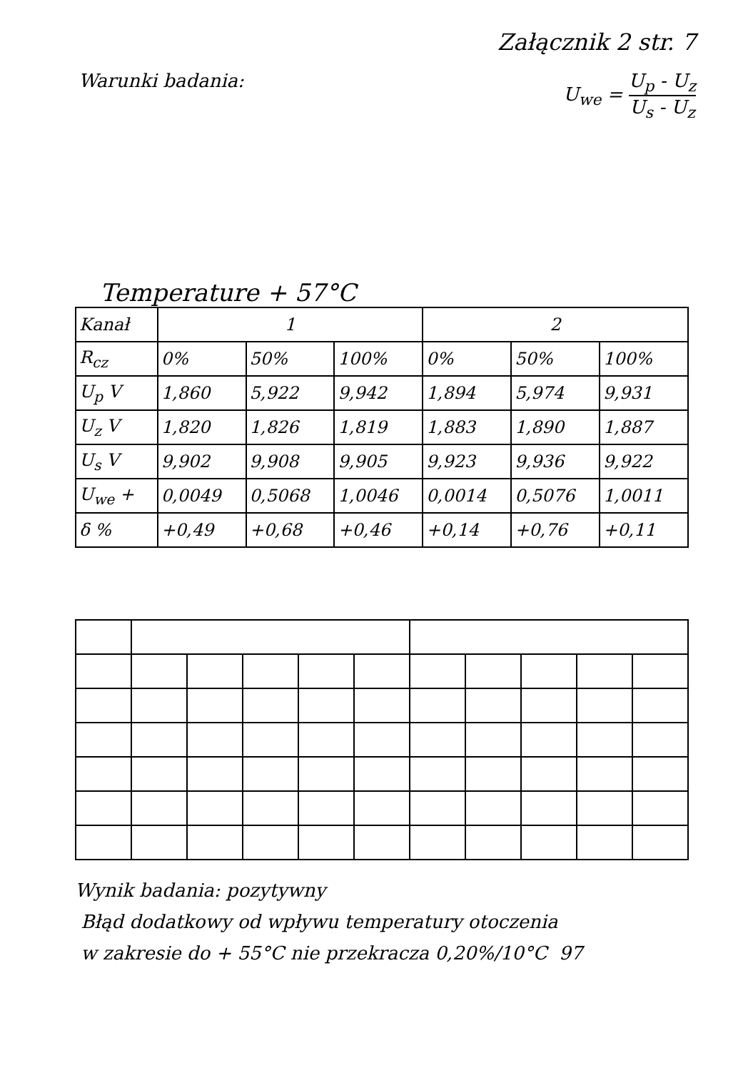Załącznik 2 str. 7
Warunki badania: U<sub>we</sub> = U<sub>p</sub> - U<sub>z</sub> U<sub>s</sub> - U<sub>z</sub>
Temperature + 57°C
| Kanał | 1 | | | 2 | | |
| R<sub>cz</sub> | 0% | 50% | 100% | 0% | 50% | 100% |
| U<sub>p</sub> V | 1,860 | 5,922 | 9,942 | 1,894 | 5,974 | 9,931 |
| U<sub>z</sub> V | 1,820 | 1,826 | 1,819 | 1,883 | 1,890 | 1,887 |
| U<sub>s</sub> V | 9,902 | 9,908 | 9,905 | 9,923 | 9,936 | 9,922 |
| U<sub>we</sub> + | 0,0049 | 0,5068 | 1,0046 | 0,0014 | 0,5076 | 1,0011 |
| δ % | +0,49 | +0,68 | +0,46 | +0,14 | +0,76 | +0,11 |
Wynik badania: pozytywny
Błąd dodatkowy od wpływu temperatury otoczenia
w zakresie do + 55°C nie przekracza 0,20%/10°C 97